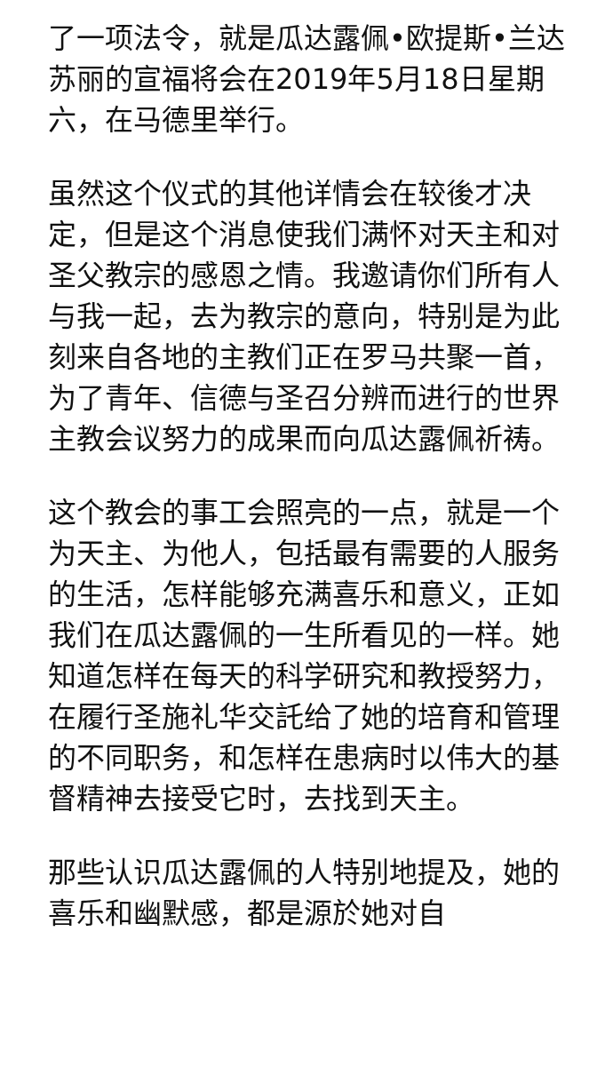了一项法令，就是瓜达露佩•欧提斯•兰达苏丽的宣福将会在2019年5月18日星期六，在马德里举行。
虽然这个仪式的其他详情会在较後才决定，但是这个消息使我们满怀对天主和对圣父教宗的感恩之情。我邀请你们所有人与我一起，去为教宗的意向，特别是为此刻来自各地的主教们正在罗马共聚一首，为了青年、信德与圣召分辨而进行的世界主教会议努力的成果而向瓜达露佩祈祷。
这个教会的事工会照亮的一点，就是一个为天主、为他人，包括最有需要的人服务的生活，怎样能够充满喜乐和意义，正如我们在瓜达露佩的一生所看见的一样。她知道怎样在每天的科学研究和教授努力，在履行圣施礼华交託给了她的培育和管理的不同职务，和怎样在患病时以伟大的基督精神去接受它时，去找到天主。
那些认识瓜达露佩的人特别地提及，她的喜乐和幽默感，都是源於她对自